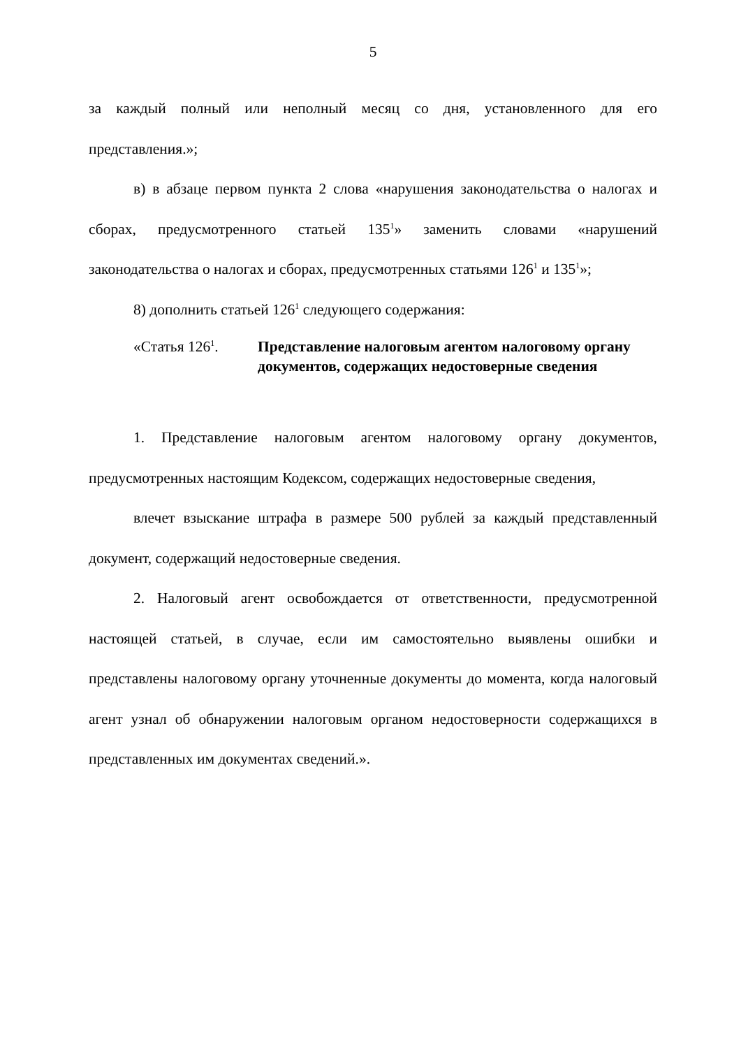5
за каждый полный или неполный месяц со дня, установленного для его представления.»;
в) в абзаце первом пункта 2 слова «нарушения законодательства о налогах и сборах, предусмотренного статьей 135<sup>1</sup>» заменить словами «нарушений законодательства о налогах и сборах, предусмотренных статьями 126<sup>1</sup> и 135<sup>1</sup>»;
8) дополнить статьей 126<sup>1</sup> следующего содержания:
«Статья 126<sup>1</sup>. Представление налоговым агентом налоговому органу документов, содержащих недостоверные сведения
1. Представление налоговым агентом налоговому органу документов, предусмотренных настоящим Кодексом, содержащих недостоверные сведения,
влечет взыскание штрафа в размере 500 рублей за каждый представленный документ, содержащий недостоверные сведения.
2. Налоговый агент освобождается от ответственности, предусмотренной настоящей статьей, в случае, если им самостоятельно выявлены ошибки и представлены налоговому органу уточненные документы до момента, когда налоговый агент узнал об обнаружении налоговым органом недостоверности содержащихся в представленных им документах сведений.».